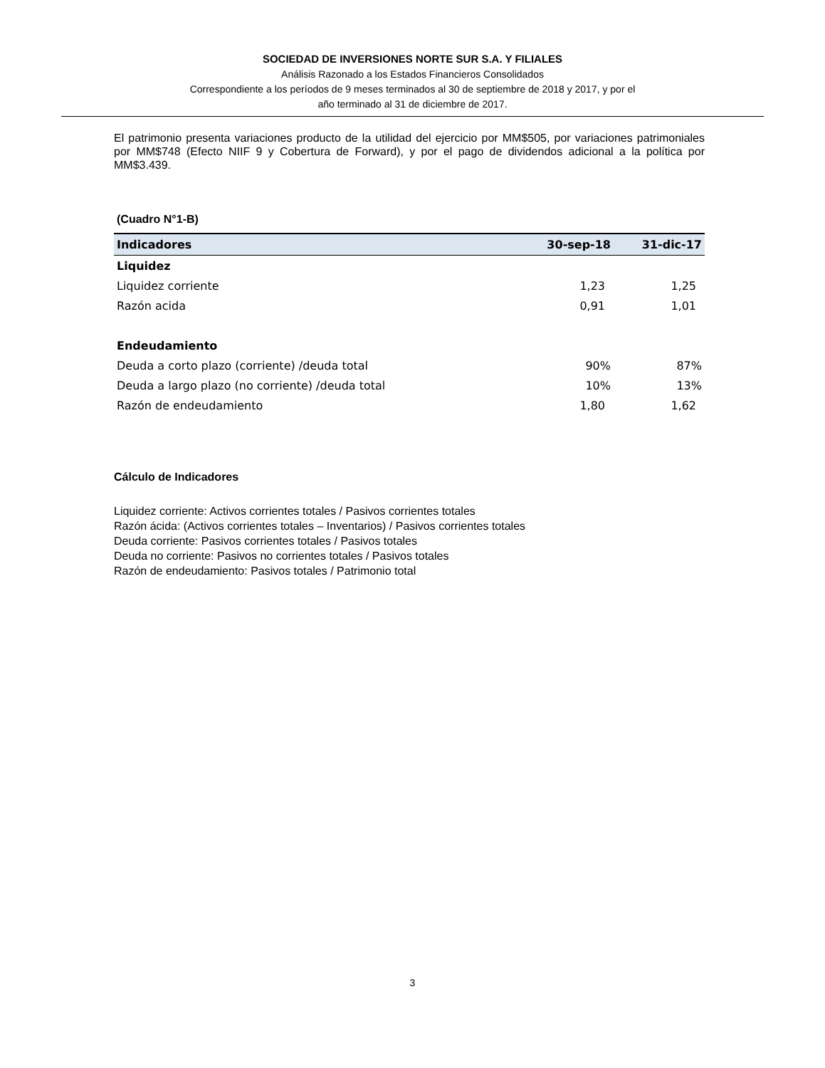SOCIEDAD DE INVERSIONES NORTE SUR S.A. Y FILIALES
Análisis Razonado a los Estados Financieros Consolidados
Correspondiente a los períodos de 9 meses terminados al 30 de septiembre de 2018 y 2017, y por el
año terminado al 31 de diciembre de 2017.
El patrimonio presenta variaciones producto de la utilidad del ejercicio por MM$505, por variaciones patrimoniales por MM$748 (Efecto NIIF 9 y Cobertura de Forward), y por el pago de dividendos adicional a la política por MM$3.439.
(Cuadro N°1-B)
| Indicadores | 30-sep-18 | 31-dic-17 |
| --- | --- | --- |
| Liquidez | | |
| Liquidez corriente | 1,23 | 1,25 |
| Razón acida | 0,91 | 1,01 |
| Endeudamiento | | |
| Deuda a corto plazo (corriente) /deuda total | 90% | 87% |
| Deuda a largo plazo (no corriente) /deuda total | 10% | 13% |
| Razón de endeudamiento | 1,80 | 1,62 |
Cálculo de Indicadores
Liquidez corriente: Activos corrientes totales / Pasivos corrientes totales
Razón ácida: (Activos corrientes totales – Inventarios) / Pasivos corrientes totales
Deuda corriente: Pasivos corrientes totales / Pasivos totales
Deuda no corriente: Pasivos no corrientes totales / Pasivos totales
Razón de endeudamiento: Pasivos totales / Patrimonio total
3